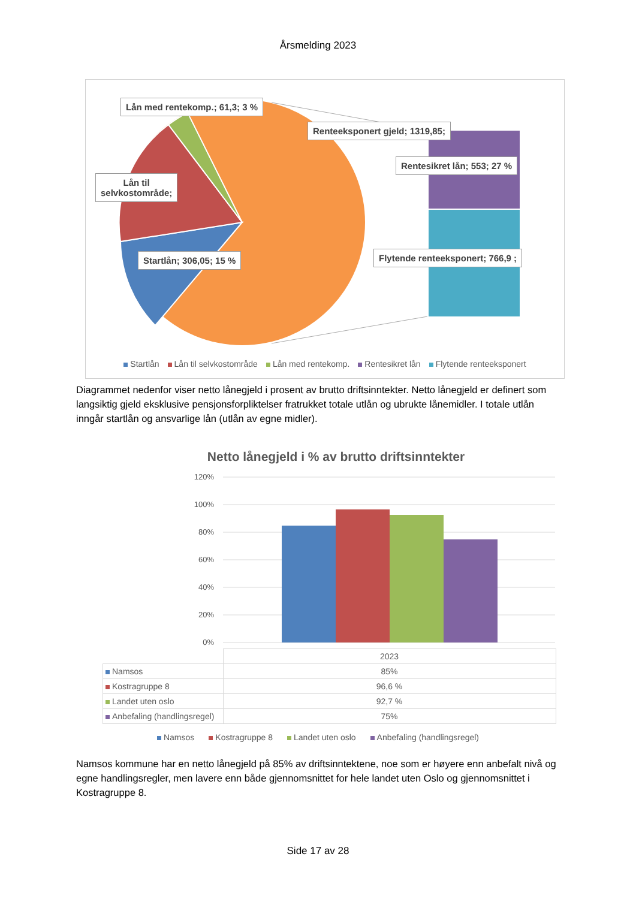Årsmelding 2023
Lån med rentekomp.; 61,3; 3 %
Renteeksponert gjeld; 1319,85;
Lån til
selvkostområde;
Rentesikret lån; 553; 27 %
Startlån; 306,05; 15 %
Flytende renteeksponert; 766,9 ;
Startlån Lån til selvkostområde Lån med rentekomp. Rentesikret lån Flytende renteeksponert
Diagrammet nedenfor viser netto lånegjeld i prosent av brutto driftsinntekter. Netto lånegjeld er definert som langsiktig gjeld eksklusive pensjonsforpliktelser fratrukket totale utlån og ubrukte lånemidler. I totale utlån inngår startlån og ansvarlige lån (utlån av egne midler).
Netto lånegjeld i % av brutto driftsinntekter
120%
100%
80%
60%
40%
20%
0%
| | 2023 |
| Namsos | 85% |
| Kostragruppe 8 | 96,6 % |
| Landet uten oslo | 92,7 % |
| Anbefaling (handlingsregel) | 75% |
Namsos Kostragruppe 8 Landet uten oslo Anbefaling (handlingsregel)
Namsos kommune har en netto lånegjeld på 85% av driftsinntektene, noe som er høyere enn anbefalt nivå og egne handlingsregler, men lavere enn både gjennomsnittet for hele landet uten Oslo og gjennomsnittet i Kostragruppe 8.
Side 17 av 28